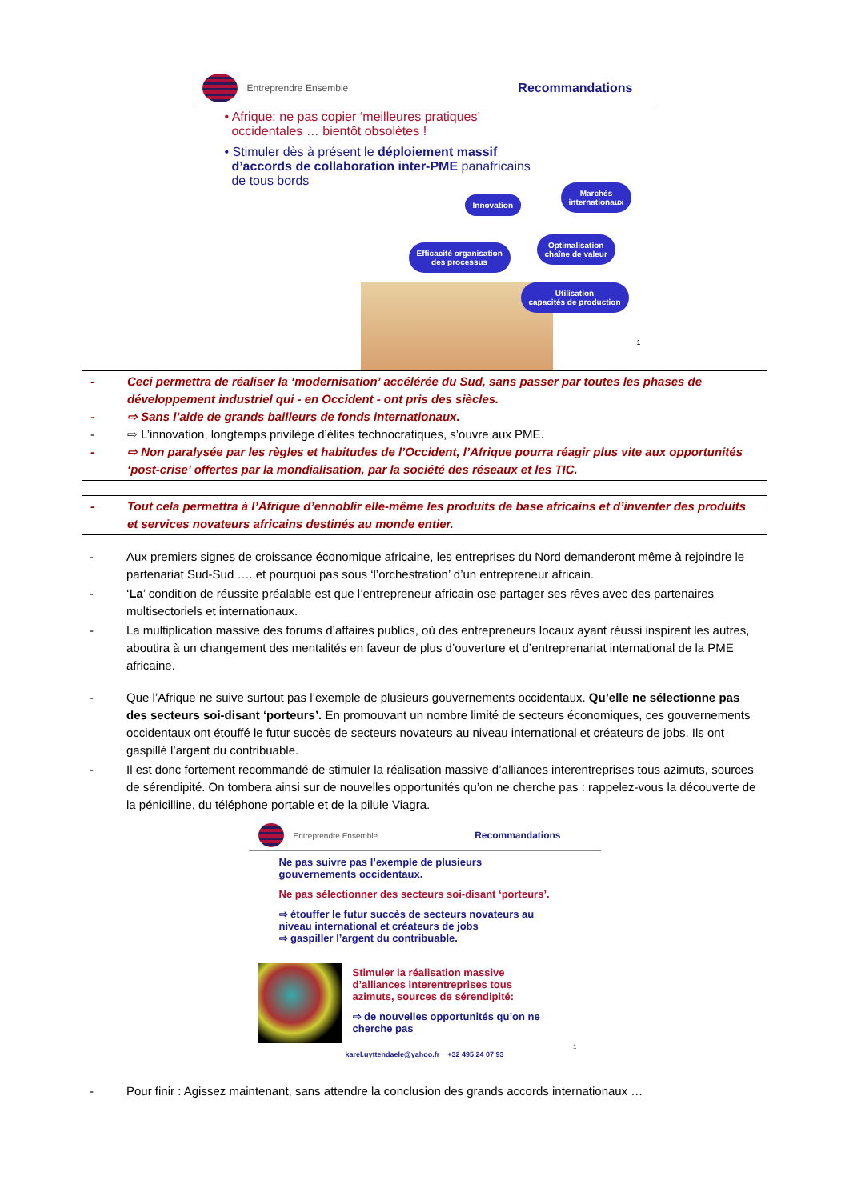Entreprendre Ensemble
Recommandations
• Afrique: ne pas copier ‘meilleures pratiques’
occidentales … bientôt obsolètes !
• Stimuler dès à présent le déploiement massif
d’accords de collaboration inter-PME panafricains
de tous bords
Innovation
Marchés
internationaux
Optimalisation
chaîne de valeur
Efficacité organisation
des processus
Utilisation
capacités de production
1
- Ceci permettra de réaliser la ‘modernisation’ accélérée du Sud, sans passer par toutes les phases de développement industriel qui - en Occident - ont pris des siècles.
- ⇨ Sans l’aide de grands bailleurs de fonds internationaux.
- ⇨ L’innovation, longtemps privilège d’élites technocratiques, s’ouvre aux PME.
- ⇨ Non paralysée par les règles et habitudes de l’Occident, l’Afrique pourra réagir plus vite aux opportunités ‘post-crise’ offertes par la mondialisation, par la société des réseaux et les TIC.
- Tout cela permettra à l’Afrique d’ennoblir elle-même les produits de base africains et d’inventer des produits et services novateurs africains destinés au monde entier.
- Aux premiers signes de croissance économique africaine, les entreprises du Nord demanderont même à rejoindre le partenariat Sud-Sud …. et pourquoi pas sous ‘l’orchestration’ d’un entrepreneur africain.
- ‘La’ condition de réussite préalable est que l’entrepreneur africain ose partager ses rêves avec des partenaires multisectoriels et internationaux.
- La multiplication massive des forums d’affaires publics, où des entrepreneurs locaux ayant réussi inspirent les autres, aboutira à un changement des mentalités en faveur de plus d’ouverture et d’entreprenariat international de la PME africaine.
- Que l’Afrique ne suive surtout pas l’exemple de plusieurs gouvernements occidentaux. Qu’elle ne sélectionne pas des secteurs soi-disant ‘porteurs’. En promouvant un nombre limité de secteurs économiques, ces gouvernements occidentaux ont étouffé le futur succès de secteurs novateurs au niveau international et créateurs de jobs. Ils ont gaspillé l’argent du contribuable.
- Il est donc fortement recommandé de stimuler la réalisation massive d’alliances interentreprises tous azimuts, sources de sérendipité. On tombera ainsi sur de nouvelles opportunités qu’on ne cherche pas : rappelez-vous la découverte de la pénicilline, du téléphone portable et de la pilule Viagra.
Entreprendre Ensemble
Recommandations
Ne pas suivre pas l’exemple de plusieurs
gouvernements occidentaux.
Ne pas sélectionner des secteurs soi-disant ‘porteurs’.
⇨ étouffer le futur succès de secteurs novateurs au
niveau international et créateurs de jobs
⇨ gaspiller l’argent du contribuable.
Stimuler la réalisation massive
d’alliances interentreprises tous
azimuts, sources de sérendipité:
⇨ de nouvelles opportunités qu’on ne
cherche pas
1
karel.uyttendaele@yahoo.fr +32 495 24 07 93
- Pour finir : Agissez maintenant, sans attendre la conclusion des grands accords internationaux …